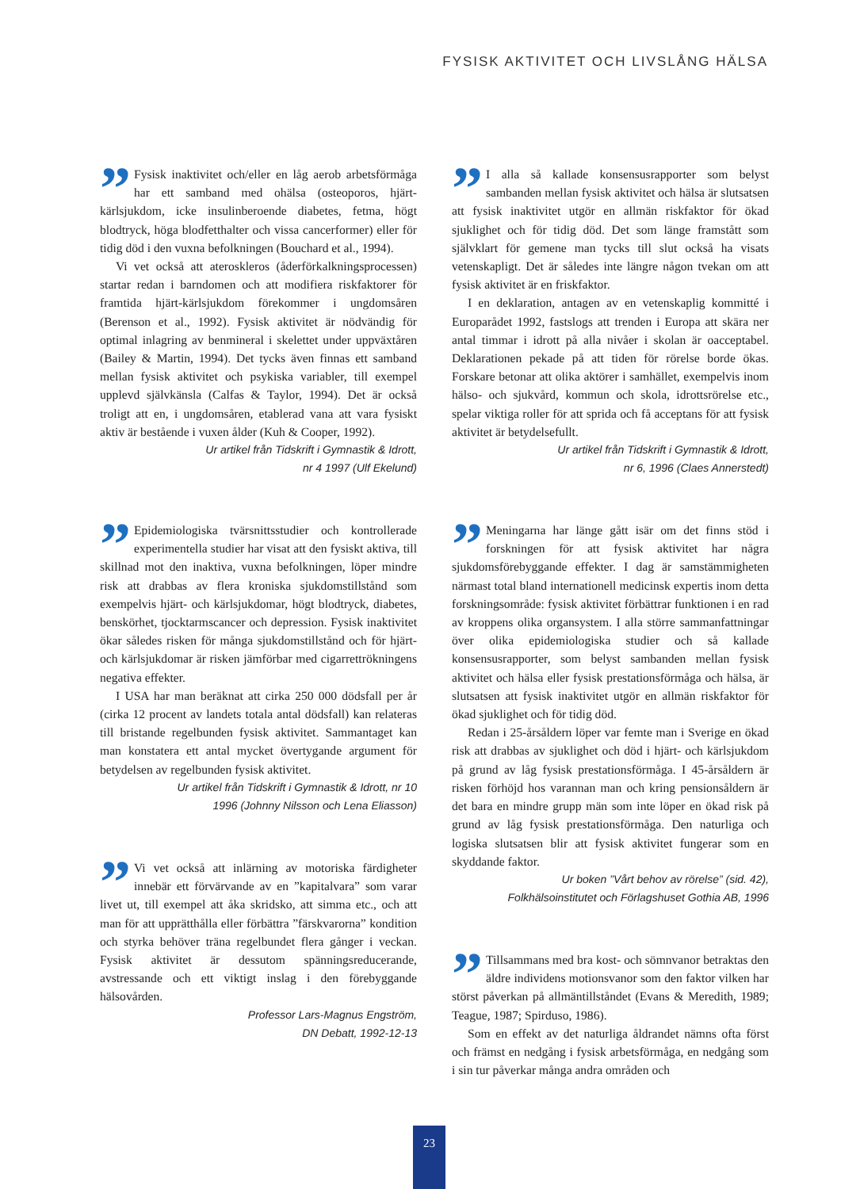FYSISK AKTIVITET OCH LIVSLÅNG HÄLSA
” Fysisk inaktivitet och/eller en låg aerob arbetsförmåga har ett samband med ohälsa (osteoporos, hjärt-kärlsjukdom, icke insulinberoende diabetes, fetma, högt blodtryck, höga blodfetthalter och vissa cancerformer) eller för tidig död i den vuxna befolkningen (Bouchard et al., 1994).
Vi vet också att ateroskleros (åderförkalkningsprocessen) startar redan i barndomen och att modifiera riskfaktorer för framtida hjärt-kärlsjukdom förekommer i ungdomsåren (Berenson et al., 1992). Fysisk aktivitet är nödvändig för optimal inlagring av benmineral i skelettet under uppväxtåren (Bailey & Martin, 1994). Det tycks även finnas ett samband mellan fysisk aktivitet och psykiska variabler, till exempel upplevd självkänsla (Calfas & Taylor, 1994). Det är också troligt att en, i ungdomsåren, etablerad vana att vara fysiskt aktiv är bestående i vuxen ålder (Kuh & Cooper, 1992).
Ur artikel från Tidskrift i Gymnastik & Idrott,
nr 4 1997 (Ulf Ekelund)
” Epidemiologiska tvärsnittsstudier och kontrollerade experimentella studier har visat att den fysiskt aktiva, till skillnad mot den inaktiva, vuxna befolkningen, löper mindre risk att drabbas av flera kroniska sjukdomstillstånd som exempelvis hjärt- och kärlsjukdomar, högt blodtryck, diabetes, benskörhet, tjocktarmscancer och depression. Fysisk inaktivitet ökar således risken för många sjukdomstillstånd och för hjärt- och kärlsjukdomar är risken jämförbar med cigarrettrökningens negativa effekter.
I USA har man beräknat att cirka 250 000 dödsfall per år (cirka 12 procent av landets totala antal dödsfall) kan relateras till bristande regelbunden fysisk aktivitet. Sammantaget kan man konstatera ett antal mycket övertygande argument för betydelsen av regelbunden fysisk aktivitet.
Ur artikel från Tidskrift i Gymnastik & Idrott, nr 10
1996 (Johnny Nilsson och Lena Eliasson)
” Vi vet också att inlärning av motoriska färdigheter innebär ett förvärvande av en ”kapitalvara” som varar livet ut, till exempel att åka skridsko, att simma etc., och att man för att upprätthålla eller förbättra ”färskvarorna” kondition och styrka behöver träna regelbundet flera gånger i veckan. Fysisk aktivitet är dessutom spänningsreducerande, avstressande och ett viktigt inslag i den förebyggande hälsovården.
Professor Lars-Magnus Engström,
DN Debatt, 1992-12-13
” I alla så kallade konsensusrapporter som belyst sambanden mellan fysisk aktivitet och hälsa är slutsatsen att fysisk inaktivitet utgör en allmän riskfaktor för ökad sjuklighet och för tidig död. Det som länge framstått som självklart för gemene man tycks till slut också ha visats vetenskapligt. Det är således inte längre någon tvekan om att fysisk aktivitet är en friskfaktor.
I en deklaration, antagen av en vetenskaplig kommitté i Europarådet 1992, fastslogs att trenden i Europa att skära ner antal timmar i idrott på alla nivåer i skolan är oacceptabel. Deklarationen pekade på att tiden för rörelse borde ökas. Forskare betonar att olika aktörer i samhället, exempelvis inom hälso- och sjukvård, kommun och skola, idrottsrörelse etc., spelar viktiga roller för att sprida och få acceptans för att fysisk aktivitet är betydelsefullt.
Ur artikel från Tidskrift i Gymnastik & Idrott,
nr 6, 1996 (Claes Annerstedt)
” Meningarna har länge gått isär om det finns stöd i forskningen för att fysisk aktivitet har några sjukdomsförebyggande effekter. I dag är samstämmigheten närmast total bland internationell medicinsk expertis inom detta forskningsområde: fysisk aktivitet förbättrar funktionen i en rad av kroppens olika organsystem. I alla större sammanfattningar över olika epidemiologiska studier och så kallade konsensusrapporter, som belyst sambanden mellan fysisk aktivitet och hälsa eller fysisk prestationsförmåga och hälsa, är slutsatsen att fysisk inaktivitet utgör en allmän riskfaktor för ökad sjuklighet och för tidig död.
Redan i 25-årsåldern löper var femte man i Sverige en ökad risk att drabbas av sjuklighet och död i hjärt- och kärlsjukdom på grund av låg fysisk prestationsförmåga. I 45-årsåldern är risken förhöjd hos varannan man och kring pensionsåldern är det bara en mindre grupp män som inte löper en ökad risk på grund av låg fysisk prestationsförmåga. Den naturliga och logiska slutsatsen blir att fysisk aktivitet fungerar som en skyddande faktor.
Ur boken ”Vårt behov av rörelse” (sid. 42),
Folkhälsoinstitutet och Förlagshuset Gothia AB, 1996
” Tillsammans med bra kost- och sömnvanor betraktas den äldre individens motionsvanor som den faktor vilken har störst påverkan på allmäntillståndet (Evans & Meredith, 1989; Teague, 1987; Spirduso, 1986).
Som en effekt av det naturliga åldrandet nämns ofta först och främst en nedgång i fysisk arbetsförmåga, en nedgång som i sin tur påverkar många andra områden och
23